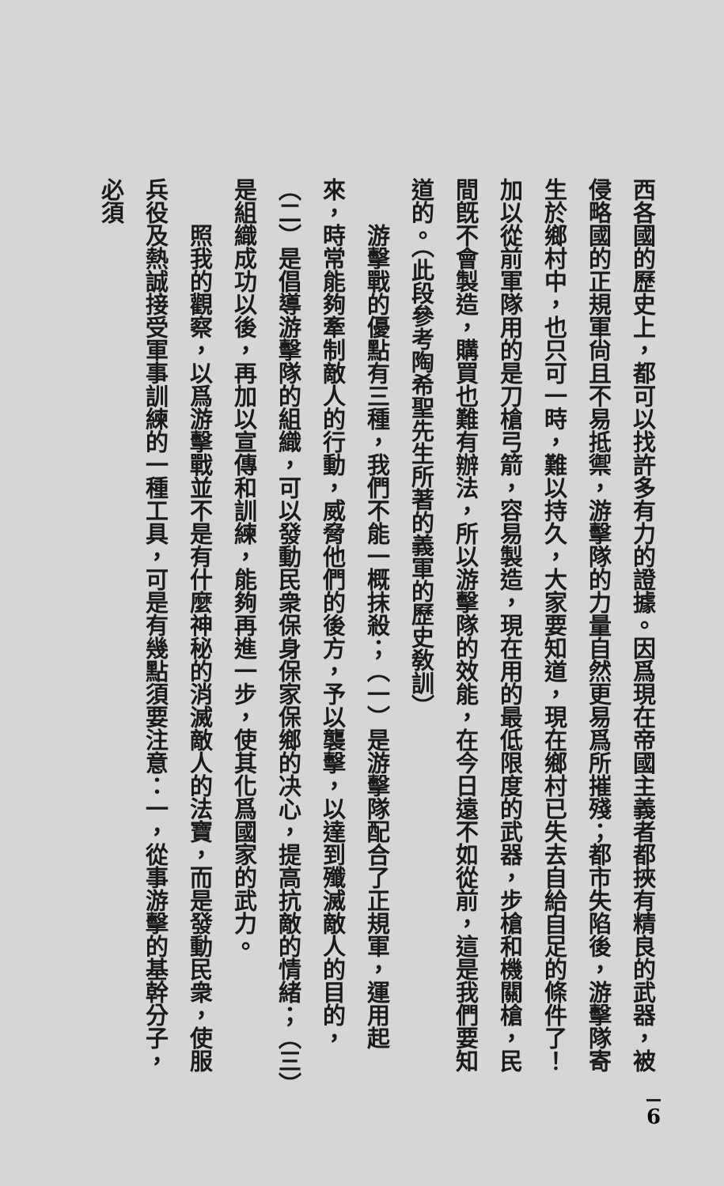西各國的歷史上，都可以找許多有力的證據。因爲現在帝國主義者都挾有精良的武器，被侵略國的正規軍尙且不易抵禦，游擊隊的力量自然更易爲所摧殘；都市失陷後，游擊隊寄生於鄉村中，也只可一時，難以持久，大家要知道，現在鄉村已失去自給自足的條件了！加以從前軍隊用的是刀槍弓箭，容易製造，現在用的最低限度的武器，步槍和機關槍，民間旣不會製造，購買也難有辦法，所以游擊隊的效能，在今日遠不如從前，這是我們要知道的。（此段參考陶希聖先生所著的義軍的歷史敎訓）
　　游擊戰的優點有三種，我們不能一概抹殺；（一）是游擊隊配合了正規軍，運用起來，時常能夠牽制敵人的行動，威脅他們的後方，予以襲擊，以達到殲滅敵人的目的，（二）是倡導游擊隊的組織，可以發動民衆保身保家保鄉的决心，提高抗敵的情緒；（三）是組織成功以後，再加以宣傳和訓練，能夠再進一步，使其化爲國家的武力。
　　照我的觀察，以爲游擊戰並不是有什麼神秘的消滅敵人的法寶，而是發動民衆，使服兵役及熱誠接受軍事訓練的一種工具，可是有幾點須要注意：一，從事游擊的基幹分子，必須
6